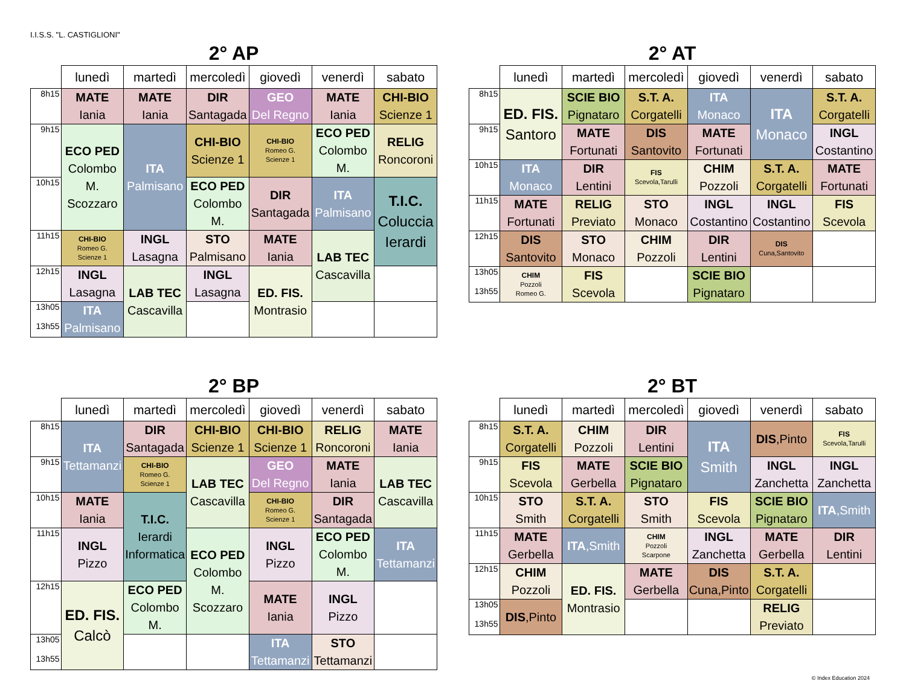I.I.S.S. "L. CASTIGLIONI"
2° AP
| | lunedì | martedì | mercoledì | giovedì | venerdì | sabato |
| --- | --- | --- | --- | --- | --- | --- |
| 8h15 | MATE Iania | MATE Iania | DIR Santagada | GEO Del Regno | MATE Iania | CHI-BIO Scienze 1 |
| 9h15 | ECO PED Colombo M. Scozzaro | ITA Palmisano | CHI-BIO Scienze 1 | CHI-BIO Romeo G. Scienze 1 | ECO PED Colombo M. | RELIG Roncoroni |
| 10h15 | | | ECO PED Colombo M. | DIR Santagada | ITA Palmisano | T.I.C. Coluccia Ierardi |
| 11h15 | CHI-BIO Romeo G. Scienze 1 | INGL Lasagna | STO Palmisano | MATE Iania | LAB TEC Cascavilla | |
| 12h15 | INGL Lasagna | LAB TEC Cascavilla | INGL Lasagna | ED. FIS. Montrasio | | |
| 13h05 13h55 | ITA Palmisano | | | | | |
2° AT
| | lunedì | martedì | mercoledì | giovedì | venerdì | sabato |
| --- | --- | --- | --- | --- | --- | --- |
| 8h15 | ED. FIS. Santoro | SCIE BIO Pignataro | S.T. A. Corgatelli | ITA Monaco | ITA Monaco | S.T. A. Corgatelli |
| 9h15 | | MATE Fortunati | DIS Santovito | MATE Fortunati | | INGL Costantino |
| 10h15 | ITA Monaco | DIR Lentini | FIS Scevola,Tarulli | CHIM Pozzoli | S.T. A. Corgatelli | MATE Fortunati |
| 11h15 | MATE Fortunati | RELIG Previato | STO Monaco | INGL Costantino | INGL Costantino | FIS Scevola |
| 12h15 | DIS Santovito | STO Monaco | CHIM Pozzoli | DIR Lentini | DIS Cuna,Santovito | |
| 13h05 13h55 | CHIM Pozzoli Romeo G. | FIS Scevola | | SCIE BIO Pignataro | | |
2° BP
| | lunedì | martedì | mercoledì | giovedì | venerdì | sabato |
| --- | --- | --- | --- | --- | --- | --- |
| 8h15 | ITA Tettamanzi | DIR Santagada | CHI-BIO Scienze 1 | CHI-BIO Scienze 1 | RELIG Roncoroni | MATE Iania |
| 9h15 | | CHI-BIO Romeo G. Scienze 1 | LAB TEC Cascavilla | GEO Del Regno | MATE Iania | LAB TEC Cascavilla |
| 10h15 | MATE Iania | T.I.C. Ierardi Informatica | | CHI-BIO Romeo G. Scienze 1 | DIR Santagada | |
| 11h15 | INGL Pizzo | | ECO PED Colombo M. Scozzaro | INGL Pizzo | ECO PED Colombo M. | ITA Tettamanzi |
| 12h15 | ED. FIS. Calcò | ECO PED Colombo M. | | MATE Iania | INGL Pizzo | |
| 13h05 13h55 | | | | ITA Tettamanzi | STO Tettamanzi | |
2° BT
| | lunedì | martedì | mercoledì | giovedì | venerdì | sabato |
| --- | --- | --- | --- | --- | --- | --- |
| 8h15 | S.T. A. Corgatelli | CHIM Pozzoli | DIR Lentini | ITA Smith | DIS ,Pinto | FIS Scevola,Tarulli |
| 9h15 | FIS Scevola | MATE Gerbella | SCIE BIO Pignataro | | INGL Zanchetta | INGL Zanchetta |
| 10h15 | STO Smith | S.T. A. Corgatelli | STO Smith | FIS Scevola | SCIE BIO Pignataro | ITA ,Smith |
| 11h15 | MATE Gerbella | ITA ,Smith | CHIM Pozzoli Scarpone | INGL Zanchetta | MATE Gerbella | DIR Lentini |
| 12h15 | CHIM Pozzoli | ED. FIS. Montrasio | MATE Gerbella | DIS Cuna,Pinto | S.T. A. Corgatelli | |
| 13h05 13h55 | DIS ,Pinto | | | | RELIG Previato | |
© Index Education 2024